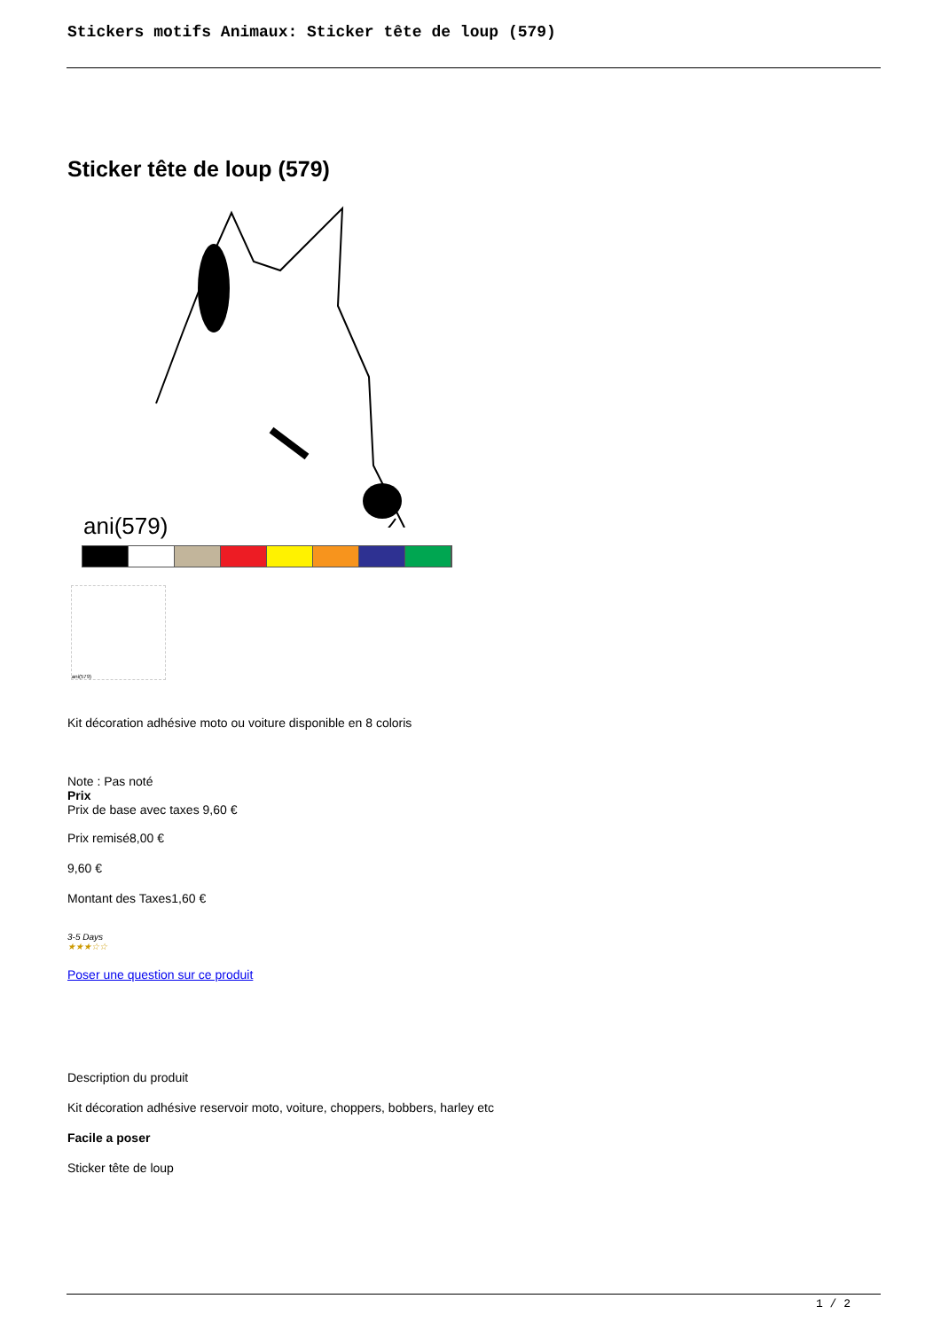Stickers motifs Animaux: Sticker tête de loup (579)
Sticker tête de loup (579)
ani(579)
ani(579)
Kit décoration adhésive moto ou voiture disponible en 8 coloris
Note : Pas noté
Prix
Prix de base avec taxes 9,60 €
Prix remisé8,00 €
9,60 €
Montant des Taxes1,60 €
3-5 Days
★★★☆☆
Poser une question sur ce produit
Description du produit
Kit décoration adhésive reservoir moto, voiture, choppers, bobbers, harley etc
Facile a poser
Sticker tête de loup
1 / 2